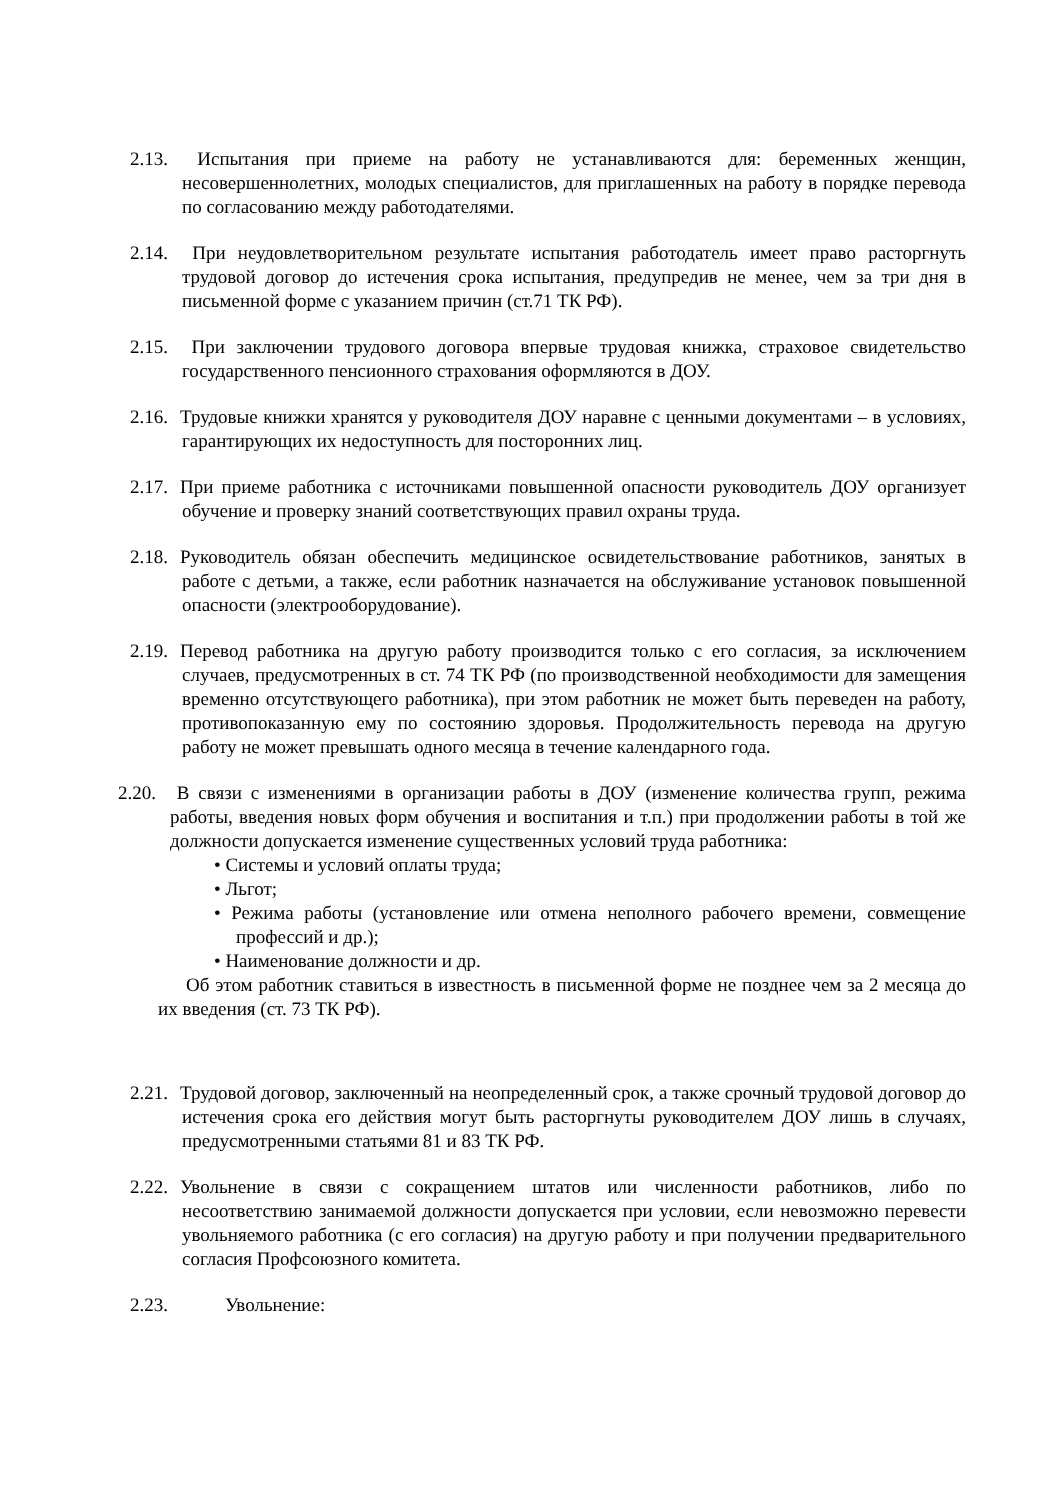2.13. Испытания при приеме на работу не устанавливаются для: беременных женщин, несовершеннолетних, молодых специалистов, для приглашенных на работу в порядке перевода по согласованию между работодателями.
2.14. При неудовлетворительном результате испытания работодатель имеет право расторгнуть трудовой договор до истечения срока испытания, предупредив не менее, чем за три дня в письменной форме с указанием причин (ст.71 ТК РФ).
2.15. При заключении трудового договора впервые трудовая книжка, страховое свидетельство государственного пенсионного страхования оформляются в ДОУ.
2.16. Трудовые книжки хранятся у руководителя ДОУ наравне с ценными документами – в условиях, гарантирующих их недоступность для посторонних лиц.
2.17. При приеме работника с источниками повышенной опасности руководитель ДОУ организует обучение и проверку знаний соответствующих правил охраны труда.
2.18. Руководитель обязан обеспечить медицинское освидетельствование работников, занятых в работе с детьми, а также, если работник назначается на обслуживание установок повышенной опасности (электрооборудование).
2.19. Перевод работника на другую работу производится только с его согласия, за исключением случаев, предусмотренных в ст. 74 ТК РФ (по производственной необходимости для замещения временно отсутствующего работника), при этом работник не может быть переведен на работу, противопоказанную ему по состоянию здоровья. Продолжительность перевода на другую работу не может превышать одного месяца в течение календарного года.
2.20. В связи с изменениями в организации работы в ДОУ (изменение количества групп, режима работы, введения новых форм обучения и воспитания и т.п.) при продолжении работы в той же должности допускается изменение существенных условий труда работника:
• Системы и условий оплаты труда;
• Льгот;
• Режима работы (установление или отмена неполного рабочего времени, совмещение профессий и др.);
• Наименование должности и др.
Об этом работник ставиться в известность в письменной форме не позднее чем за 2 месяца до их введения (ст. 73 ТК РФ).
2.21. Трудовой договор, заключенный на неопределенный срок, а также срочный трудовой договор до истечения срока его действия могут быть расторгнуты руководителем ДОУ лишь в случаях, предусмотренными статьями 81 и 83 ТК РФ.
2.22. Увольнение в связи с сокращением штатов или численности работников, либо по несоответствию занимаемой должности допускается при условии, если невозможно перевести увольняемого работника (с его согласия) на другую работу и при получении предварительного согласия Профсоюзного комитета.
2.23. Увольнение: